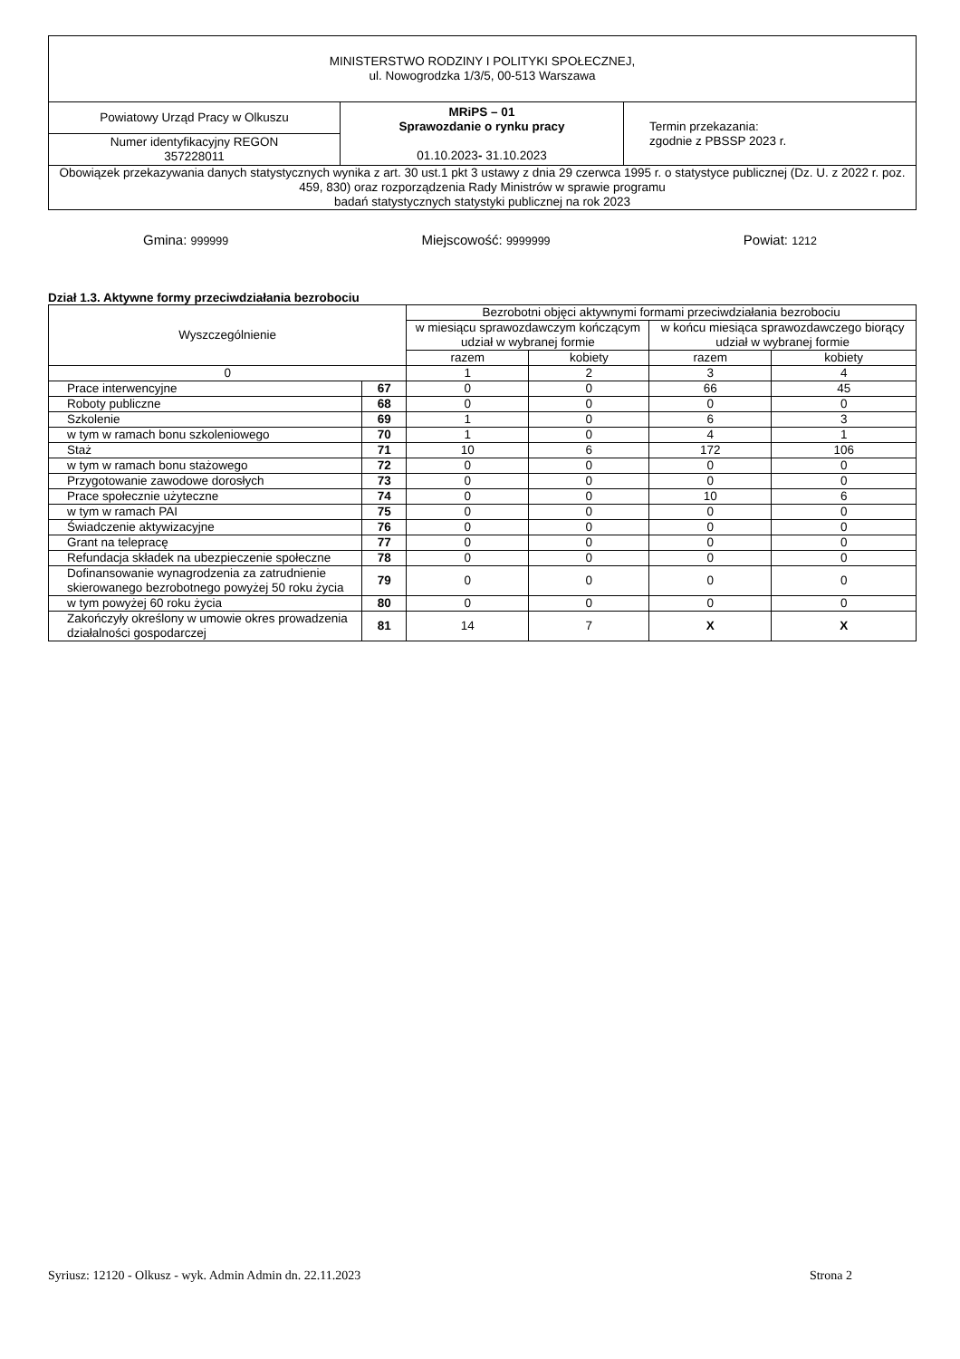| MINISTERSTWO RODZINY I POLITYKI SPOŁECZNEJ, ul. Nowogrodzka 1/3/5, 00-513 Warszawa | | |
| Powiatowy Urząd Pracy w Olkuszu | MRiPS – 01 Sprawozdanie o rynku pracy 01.10.2023 - 31.10.2023 | Termin przekazania: zgodnie z PBSSP 2023 r. |
| Numer identyfikacyjny REGON 357228011 | | |
| Obowiązek przekazywania danych statystycznych wynika z art. 30 ust.1 pkt 3 ustawy z dnia 29 czerwca 1995 r. o statystyce publicznej (Dz. U. z 2022 r. poz. 459, 830) oraz rozporządzenia Rady Ministrów w sprawie programu badań statystycznych statystyki publicznej na rok 2023 | | |
Gmina: 999999 Miejscowość: 9999999 Powiat: 1212
Dział 1.3. Aktywne formy przeciwdziałania bezrobociu
| Wyszczególnienie | | Bezrobotni objęci aktywnymi formami przeciwdziałania bezrobociu | | | |
| --- | --- | --- | --- | --- | --- |
| | | w miesiącu sprawozdawczym kończącym udział w wybranej formie | | w końcu miesiąca sprawozdawczego biorący udział w wybranej formie | |
| | | razem | kobiety | razem | kobiety |
| 0 | | 1 | 2 | 3 | 4 |
| Prace interwencyjne | 67 | 0 | 0 | 66 | 45 |
| Roboty publiczne | 68 | 0 | 0 | 0 | 0 |
| Szkolenie | 69 | 1 | 0 | 6 | 3 |
| w tym w ramach bonu szkoleniowego | 70 | 1 | 0 | 4 | 1 |
| Staż | 71 | 10 | 6 | 172 | 106 |
| w tym w ramach bonu stażowego | 72 | 0 | 0 | 0 | 0 |
| Przygotowanie zawodowe dorosłych | 73 | 0 | 0 | 0 | 0 |
| Prace społecznie użyteczne | 74 | 0 | 0 | 10 | 6 |
| w tym w ramach PAI | 75 | 0 | 0 | 0 | 0 |
| Świadczenie aktywizacyjne | 76 | 0 | 0 | 0 | 0 |
| Grant na telepracę | 77 | 0 | 0 | 0 | 0 |
| Refundacja składek na ubezpieczenie społeczne | 78 | 0 | 0 | 0 | 0 |
| Dofinansowanie wynagrodzenia za zatrudnienie skierowanego bezrobotnego powyżej 50 roku życia | 79 | 0 | 0 | 0 | 0 |
| w tym powyżej 60 roku życia | 80 | 0 | 0 | 0 | 0 |
| Zakończyły określony w umowie okres prowadzenia działalności gospodarczej | 81 | 14 | 7 | X | X |
Syriusz: 12120 - Olkusz - wyk. Admin Admin dn. 22.11.2023 Strona 2